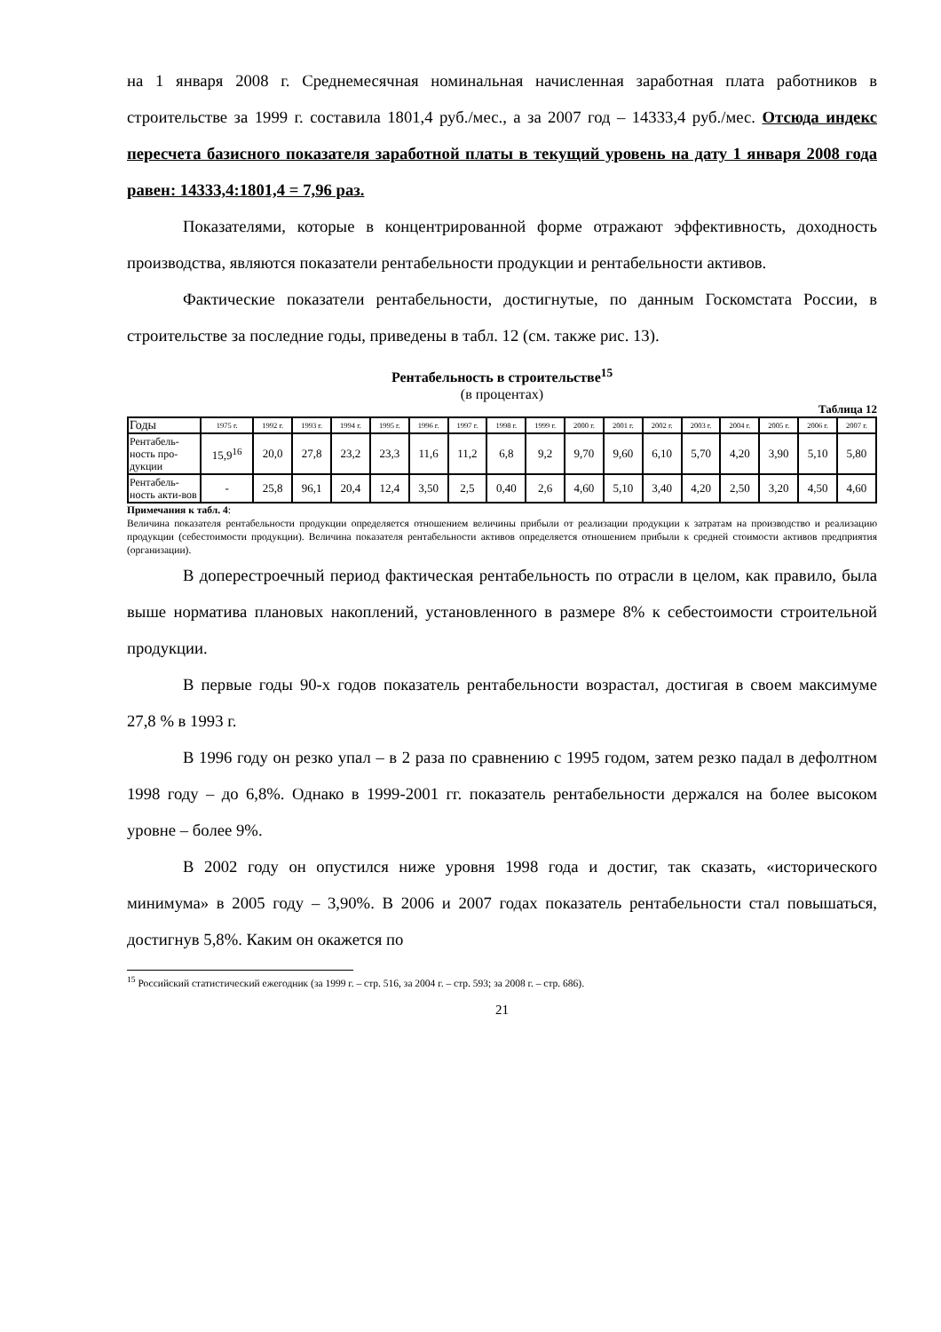на 1 января 2008 г. Среднемесячная номинальная начисленная заработная плата работников в строительстве за 1999 г. составила 1801,4 руб./мес., а за 2007 год – 14333,4 руб./мес. Отсюда индекс пересчета базисного показателя заработной платы в текущий уровень на дату 1 января 2008 года равен: 14333,4:1801,4 = 7,96 раз.
Показателями, которые в концентрированной форме отражают эффективность, доходность производства, являются показатели рентабельности продукции и рентабельности активов.
Фактические показатели рентабельности, достигнутые, по данным Госкомстата России, в строительстве за последние годы, приведены в табл. 12 (см. также рис. 13).
Рентабельность в строительстве<sup>15</sup>
(в процентах)
Таблица 12
| Годы | 1975 г. | 1992 г. | 1993 г. | 1994 г. | 1995 г. | 1996 г. | 1997 г. | 1998 г. | 1999 г. | 2000 г. | 2001 г. | 2002 г. | 2003 г. | 2004 г. | 2005 г. | 2006 г. | 2007 г. |
| Рентабель-ность про-дукции | 15,9<sup>16</sup> | 20,0 | 27,8 | 23,2 | 23,3 | 11,6 | 11,2 | 6,8 | 9,2 | 9,70 | 9,60 | 6,10 | 5,70 | 4,20 | 3,90 | 5,10 | 5,80 |
| Рентабель-ность акти-вов | - | 25,8 | 96,1 | 20,4 | 12,4 | 3,50 | 2,5 | 0,40 | 2,6 | 4,60 | 5,10 | 3,40 | 4,20 | 2,50 | 3,20 | 4,50 | 4,60 |
Примечания к табл. 4:
Величина показателя рентабельности продукции определяется отношением величины прибыли от реализации продукции к затратам на производство и реализацию продукции (себестоимости продукции). Величина показателя рентабельности активов определяется отношением прибыли к средней стоимости активов предприятия (организации).
В доперестроечный период фактическая рентабельность по отрасли в целом, как правило, была выше норматива плановых накоплений, установленного в размере 8% к себестоимости строительной продукции.
В первые годы 90-х годов показатель рентабельности возрастал, достигая в своем максимуме 27,8 % в 1993 г.
В 1996 году он резко упал – в 2 раза по сравнению с 1995 годом, затем резко падал в дефолтном 1998 году – до 6,8%. Однако в 1999-2001 гг. показатель рентабельности держался на более высоком уровне – более 9%.
В 2002 году он опустился ниже уровня 1998 года и достиг, так сказать, «исторического минимума» в 2005 году – 3,90%. В 2006 и 2007 годах показатель рентабельности стал повышаться, достигнув 5,8%. Каким он окажется по
<sup>15</sup> Российский статистический ежегодник (за 1999 г. – стр. 516, за 2004 г. – стр. 593; за 2008 г. – стр. 686).
21